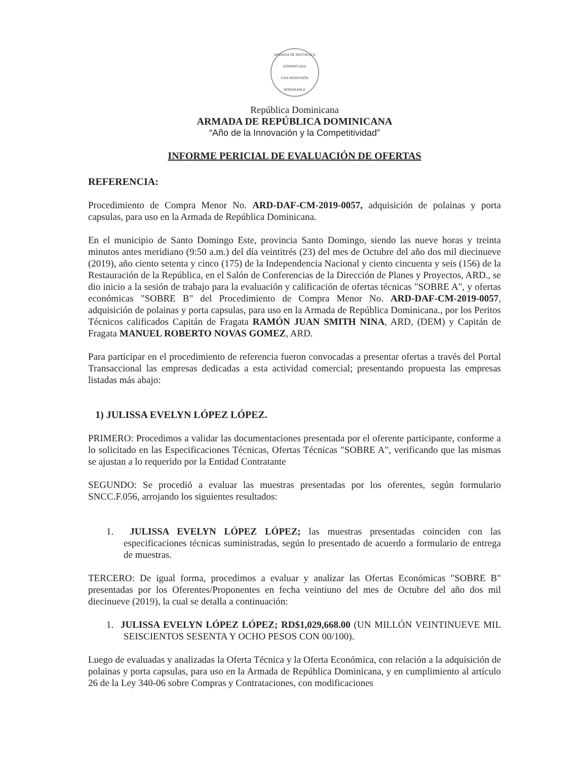ARMADA DE REPÚBLICA DOMINICANA
UNA PROFESIÓN HONORABLE
República Dominicana
ARMADA DE REPÚBLICA DOMINICANA
“Año de la Innovación y la Competitividad”
INFORME PERICIAL DE EVALUACIÓN DE OFERTAS
REFERENCIA:
Procedimiento de Compra Menor No. ARD-DAF-CM-2019-0057, adquisición de polainas y porta capsulas, para uso en la Armada de República Dominicana.
En el municipio de Santo Domingo Este, provincia Santo Domingo, siendo las nueve horas y treinta minutos antes meridiano (9:50 a.m.) del día veintitrés (23) del mes de Octubre del año dos mil diecinueve (2019), año ciento setenta y cinco (175) de la Independencia Nacional y ciento cincuenta y seis (156) de la Restauración de la República, en el Salón de Conferencias de la Dirección de Planes y Proyectos, ARD., se dio inicio a la sesión de trabajo para la evaluación y calificación de ofertas técnicas "SOBRE A", y ofertas económicas "SOBRE B" del Procedimiento de Compra Menor No. ARD-DAF-CM-2019-0057, adquisición de polainas y porta capsulas, para uso en la Armada de República Dominicana., por los Peritos Técnicos calificados Capitán de Fragata RAMÓN JUAN SMITH NINA, ARD, (DEM) y Capitán de Fragata MANUEL ROBERTO NOVAS GOMEZ, ARD.
Para participar en el procedimiento de referencia fueron convocadas a presentar ofertas a través del Portal Transaccional las empresas dedicadas a esta actividad comercial; presentando propuesta las empresas listadas más abajo:
1) JULISSA EVELYN LÓPEZ LÓPEZ.
PRIMERO: Procedimos a validar las documentaciones presentada por el oferente participante, conforme a lo solicitado en las Especificaciones Técnicas, Ofertas Técnicas "SOBRE A", verificando que las mismas se ajustan a lo requerido por la Entidad Contratante
SEGUNDO: Se procedió a evaluar las muestras presentadas por los oferentes, según formulario SNCC.F.056, arrojando los siguientes resultados:
1. JULISSA EVELYN LÓPEZ LÓPEZ; las muestras presentadas coinciden con las especificaciones técnicas suministradas, según lo presentado de acuerdo a formulario de entrega de muestras.
TERCERO: De igual forma, procedimos a evaluar y analizar las Ofertas Económicas "SOBRE B" presentadas por los Oferentes/Proponentes en fecha veintiuno del mes de Octubre del año dos mil diecinueve (2019), la cual se detalla a continuación:
1. JULISSA EVELYN LÓPEZ LÓPEZ; RD$1,029,668.00 (UN MILLÓN VEINTINUEVE MIL SEISCIENTOS SESENTA Y OCHO PESOS CON 00/100).
Luego de evaluadas y analizadas la Oferta Técnica y la Oferta Económica, con relación a la adquisición de polainas y porta capsulas, para uso en la Armada de República Dominicana, y en cumplimiento al artículo 26 de la Ley 340-06 sobre Compras y Contrataciones, con modificaciones